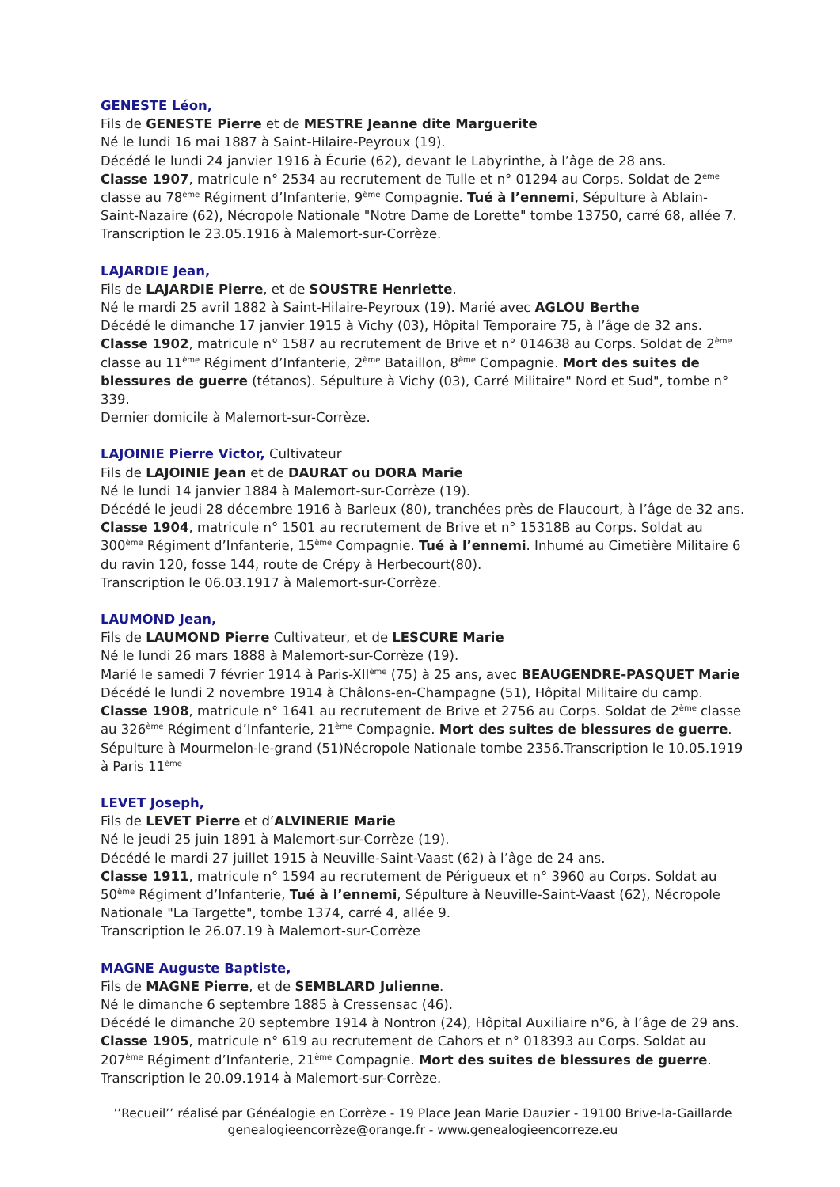GENESTE Léon,
Fils de GENESTE Pierre et de MESTRE Jeanne dite Marguerite
Né le lundi 16 mai 1887 à Saint-Hilaire-Peyroux (19).
Décédé le lundi 24 janvier 1916 à Écurie (62), devant le Labyrinthe, à l’âge de 28 ans.
Classe 1907, matricule n° 2534 au recrutement de Tulle et n° 01294 au Corps. Soldat de 2<sup>ème</sup> classe au 78<sup>ème</sup> Régiment d’Infanterie, 9<sup>ème</sup> Compagnie. Tué à l’ennemi, Sépulture à Ablain-Saint-Nazaire (62), Nécropole Nationale "Notre Dame de Lorette" tombe 13750, carré 68, allée 7. Transcription le 23.05.1916 à Malemort-sur-Corrèze.
LAJARDIE Jean,
Fils de LAJARDIE Pierre, et de SOUSTRE Henriette.
Né le mardi 25 avril 1882 à Saint-Hilaire-Peyroux (19). Marié avec AGLOU Berthe
Décédé le dimanche 17 janvier 1915 à Vichy (03), Hôpital Temporaire 75, à l’âge de 32 ans.
Classe 1902, matricule n° 1587 au recrutement de Brive et n° 014638 au Corps. Soldat de 2<sup>ème</sup> classe au 11<sup>ème</sup> Régiment d’Infanterie, 2<sup>ème</sup> Bataillon, 8<sup>ème</sup> Compagnie. Mort des suites de blessures de guerre (tétanos). Sépulture à Vichy (03), Carré Militaire" Nord et Sud", tombe n° 339.
Dernier domicile à Malemort-sur-Corrèze.
LAJOINIE Pierre Victor, Cultivateur
Fils de LAJOINIE Jean et de DAURAT ou DORA Marie
Né le lundi 14 janvier 1884 à Malemort-sur-Corrèze (19).
Décédé le jeudi 28 décembre 1916 à Barleux (80), tranchées près de Flaucourt, à l’âge de 32 ans.
Classe 1904, matricule n° 1501 au recrutement de Brive et n° 15318B au Corps. Soldat au 300<sup>ème</sup> Régiment d’Infanterie, 15<sup>ème</sup> Compagnie. Tué à l’ennemi. Inhumé au Cimetière Militaire 6 du ravin 120, fosse 144, route de Crépy à Herbecourt(80).
Transcription le 06.03.1917 à Malemort-sur-Corrèze.
LAUMOND Jean,
Fils de LAUMOND Pierre Cultivateur, et de LESCURE Marie
Né le lundi 26 mars 1888 à Malemort-sur-Corrèze (19).
Marié le samedi 7 février 1914 à Paris-XII<sup>ème</sup> (75) à 25 ans, avec BEAUGENDRE-PASQUET Marie
Décédé le lundi 2 novembre 1914 à Châlons-en-Champagne (51), Hôpital Militaire du camp.
Classe 1908, matricule n° 1641 au recrutement de Brive et 2756 au Corps. Soldat de 2<sup>ème</sup> classe au 326<sup>ème</sup> Régiment d’Infanterie, 21<sup>ème</sup> Compagnie. Mort des suites de blessures de guerre. Sépulture à Mourmelon-le-grand (51)Nécropole Nationale tombe 2356.Transcription le 10.05.1919 à Paris 11<sup>ème</sup>
LEVET Joseph,
Fils de LEVET Pierre et d’ALVINERIE Marie
Né le jeudi 25 juin 1891 à Malemort-sur-Corrèze (19).
Décédé le mardi 27 juillet 1915 à Neuville-Saint-Vaast (62) à l’âge de 24 ans.
Classe 1911, matricule n° 1594 au recrutement de Périgueux et n° 3960 au Corps. Soldat au 50<sup>ème</sup> Régiment d’Infanterie, Tué à l’ennemi, Sépulture à Neuville-Saint-Vaast (62), Nécropole Nationale "La Targette", tombe 1374, carré 4, allée 9.
Transcription le 26.07.19 à Malemort-sur-Corrèze
MAGNE Auguste Baptiste,
Fils de MAGNE Pierre, et de SEMBLARD Julienne.
Né le dimanche 6 septembre 1885 à Cressensac (46).
Décédé le dimanche 20 septembre 1914 à Nontron (24), Hôpital Auxiliaire n°6, à l’âge de 29 ans.
Classe 1905, matricule n° 619 au recrutement de Cahors et n° 018393 au Corps. Soldat au 207<sup>ème</sup> Régiment d’Infanterie, 21<sup>ème</sup> Compagnie. Mort des suites de blessures de guerre. Transcription le 20.09.1914 à Malemort-sur-Corrèze.
’’Recueil’’ réalisé par Généalogie en Corrèze - 19 Place Jean Marie Dauzier - 19100 Brive-la-Gaillarde
genealogieencorrèze@orange.fr - www.genealogieencorreze.eu